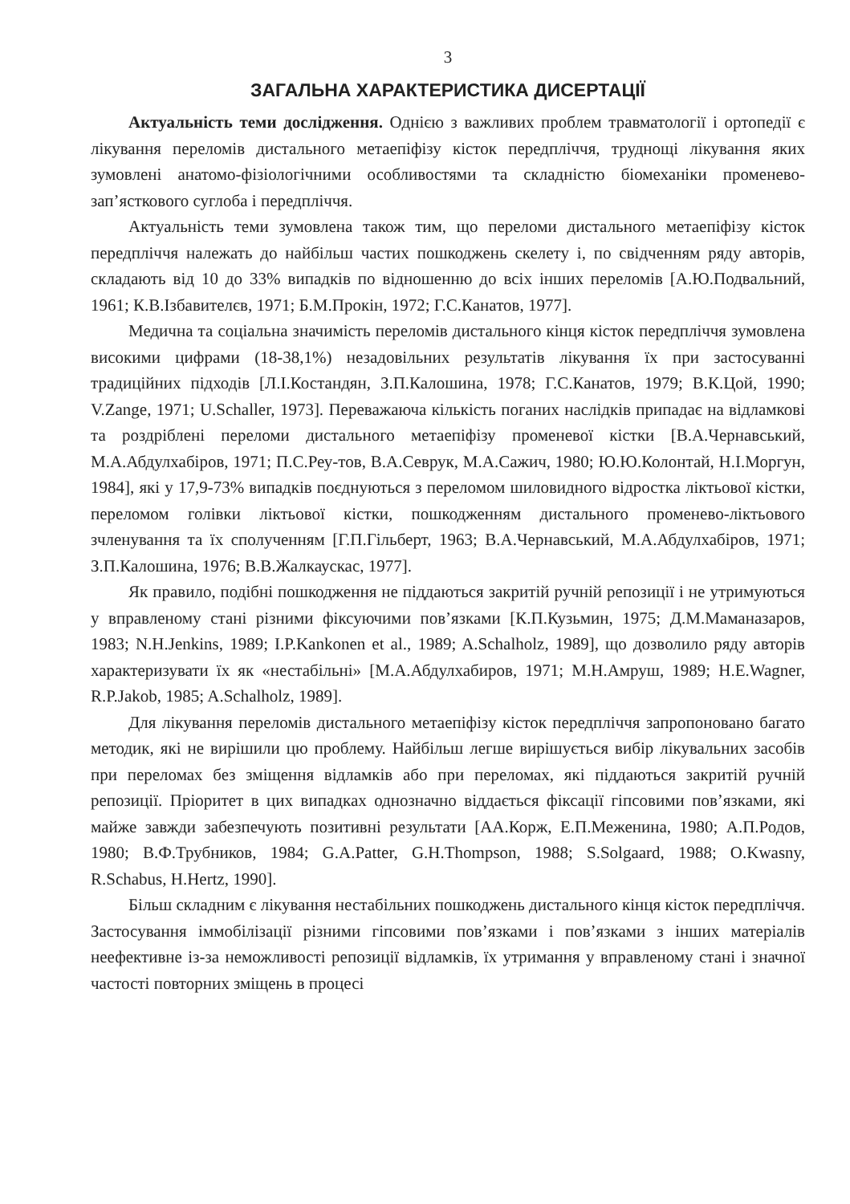3
ЗАГАЛЬНА ХАРАКТЕРИСТИКА ДИСЕРТАЦІЇ
Актуальність теми дослідження. Однією з важливих проблем травматології і ортопедії є лікування переломів дистального метаепіфізу кісток передпліччя, труднощі лікування яких зумовлені анатомо-фізіологічними особливостями та складністю біомеханіки променево-зап’ясткового суглоба і передпліччя.
Актуальність теми зумовлена також тим, що переломи дистального метаепіфізу кісток передпліччя належать до найбільш частих пошкоджень скелету і, по свідченням ряду авторів, складають від 10 до 33% випадків по відношенню до всіх інших переломів [А.Ю.Подвальний, 1961; К.В.Ізбавителєв, 1971; Б.М.Прокін, 1972; Г.С.Канатов, 1977].
Медична та соціальна значимість переломів дистального кінця кісток передпліччя зумовлена високими цифрами (18-38,1%) незадовільних результатів лікування їх при застосуванні традиційних підходів [Л.І.Костандян, З.П.Калошина, 1978; Г.С.Канатов, 1979; В.К.Цой, 1990; V.Zange, 1971; U.Schaller, 1973]. Переважаюча кількість поганих наслідків припадає на відламкові та роздріблені переломи дистального метаепіфізу променевої кістки [В.А.Чернавський, М.А.Абдулхабіров, 1971; П.С.Реу-тов, В.А.Севрук, М.А.Сажич, 1980; Ю.Ю.Колонтай, Н.І.Моргун, 1984], які у 17,9-73% випадків поєднуються з переломом шиловидного відростка ліктьової кістки, переломом голівки ліктьової кістки, пошкодженням дистального променево-ліктьового зчленування та їх сполученням [Г.П.Гільберт, 1963; В.А.Чернавський, М.А.Абдулхабіров, 1971; З.П.Калошина, 1976; В.В.Жалкаускас, 1977].
Як правило, подібні пошкодження не піддаються закритій ручній репозиції і не утримуються у вправленому стані різними фіксуючими пов’язками [К.П.Кузьмин, 1975; Д.М.Маманазаров, 1983; N.H.Jenkins, 1989; I.P.Kankonen et al., 1989; A.Schalholz, 1989], що дозволило ряду авторів характеризувати їх як «нестабільні» [М.А.Абдулхабиров, 1971; М.Н.Амруш, 1989; H.E.Wagner, R.P.Jakob, 1985; A.Schalholz, 1989].
Для лікування переломів дистального метаепіфізу кісток передпліччя запропоновано багато методик, які не вирішили цю проблему. Найбільш легше вирішується вибір лікувальних засобів при переломах без зміщення відламків або при переломах, які піддаються закритій ручній репозиції. Пріоритет в цих випадках однозначно віддається фіксації гіпсовими пов’язками, які майже завжди забезпечують позитивні результати [АА.Корж, Е.П.Меженина, 1980; А.П.Родов, 1980; В.Ф.Трубников, 1984; G.A.Patter, G.H.Thompson, 1988; S.Solgaard, 1988; O.Kwasny, R.Schabus, H.Hertz, 1990].
Більш складним є лікування нестабільних пошкоджень дистального кінця кісток передпліччя. Застосування іммобілізації різними гіпсовими пов’язками і пов’язками з інших матеріалів неефективне із-за неможливості репозиції відламків, їх утримання у вправленому стані і значної частості повторних зміщень в процесі